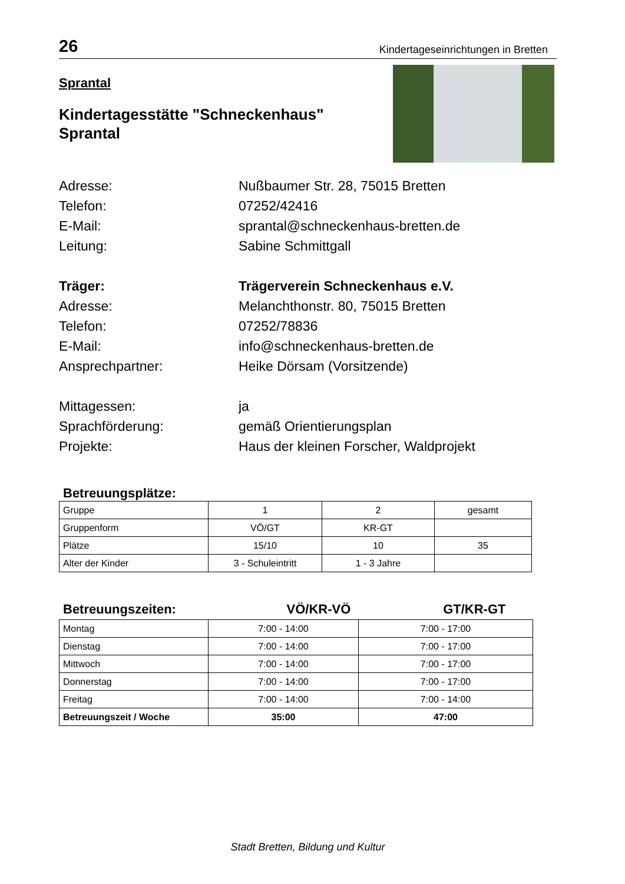26 Kindertageseinrichtungen in Bretten
Sprantal
Kindertagesstätte "Schneckenhaus"
Sprantal
Adresse:
Nußbaumer Str. 28, 75015 Bretten
Telefon:
07252/42416
E-Mail:
sprantal@schneckenhaus-bretten.de
Leitung:
Sabine Schmittgall
Träger:
Trägerverein Schneckenhaus e.V.
Adresse:
Melanchthonstr. 80, 75015 Bretten
Telefon:
07252/78836
E-Mail:
info@schneckenhaus-bretten.de
Ansprechpartner:
Heike Dörsam (Vorsitzende)
Mittagessen:
ja
Sprachförderung:
gemäß Orientierungsplan
Projekte:
Haus der kleinen Forscher, Waldprojekt
Betreuungsplätze:
| Gruppe | 1 | 2 | gesamt |
| Gruppenform | VÖ/GT | KR-GT | |
| Plätze | 15/10 | 10 | 35 |
| Alter der Kinder | 3 - Schuleintritt | 1 - 3 Jahre | |
Betreuungszeiten: VÖ/KR-VÖ GT/KR-GT
| Montag | 7:00 - 14:00 | 7:00 - 17:00 |
| Dienstag | 7:00 - 14:00 | 7:00 - 17:00 |
| Mittwoch | 7:00 - 14:00 | 7:00 - 17:00 |
| Donnerstag | 7:00 - 14:00 | 7:00 - 17:00 |
| Freitag | 7:00 - 14:00 | 7:00 - 14:00 |
| Betreuungszeit / Woche | 35:00 | 47:00 |
Stadt Bretten, Bildung und Kultur